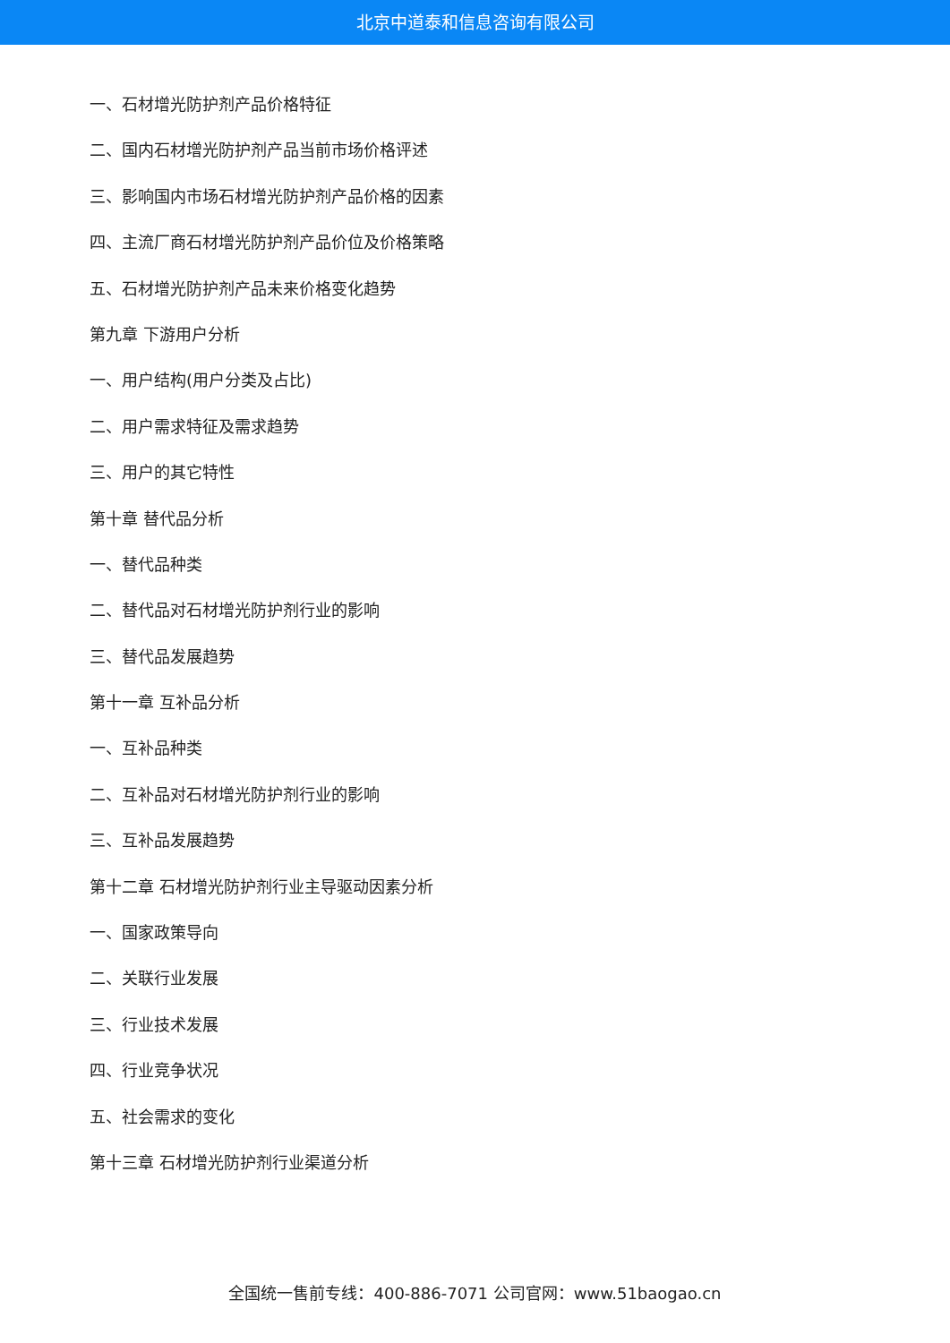北京中道泰和信息咨询有限公司
一、石材增光防护剂产品价格特征
二、国内石材增光防护剂产品当前市场价格评述
三、影响国内市场石材增光防护剂产品价格的因素
四、主流厂商石材增光防护剂产品价位及价格策略
五、石材增光防护剂产品未来价格变化趋势
第九章 下游用户分析
一、用户结构(用户分类及占比)
二、用户需求特征及需求趋势
三、用户的其它特性
第十章 替代品分析
一、替代品种类
二、替代品对石材增光防护剂行业的影响
三、替代品发展趋势
第十一章 互补品分析
一、互补品种类
二、互补品对石材增光防护剂行业的影响
三、互补品发展趋势
第十二章 石材增光防护剂行业主导驱动因素分析
一、国家政策导向
二、关联行业发展
三、行业技术发展
四、行业竞争状况
五、社会需求的变化
第十三章 石材增光防护剂行业渠道分析
全国统一售前专线：400-886-7071 公司官网：www.51baogao.cn